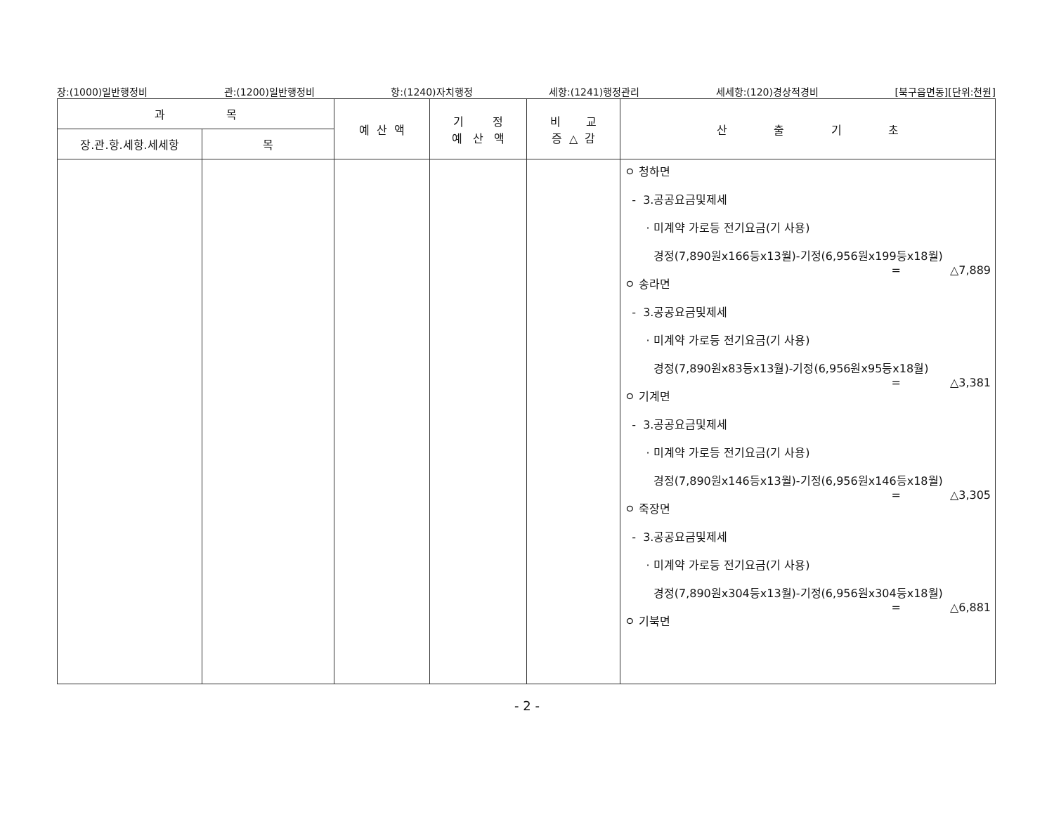장:(1000)일반행정비 관:(1200)일반행정비 항:(1240)자치행정 세항:(1241)행정관리 세세항:(120)경상적경비 [북구읍면동][단위:천원]
| 과 목 | | 예 산 액 | 기 정 예 산 액 | 비 교 증 △ 감 | 산 출 기 초 |
| --- | --- | --- | --- | --- | --- |
| 장.관.항.세항.세세항 | 목 | | | | |
| | | | | | ㅇ 청하면 - 3.공공요금및제세 · 미계약 가로등 전기요금(기 사용) 경정(7,890원x166등x13월)-기정(6,956원x199등x18월) = △7,889 ㅇ 송라면 - 3.공공요금및제세 · 미계약 가로등 전기요금(기 사용) 경정(7,890원x83등x13월)-기정(6,956원x95등x18월) = △3,381 ㅇ 기계면 - 3.공공요금및제세 · 미계약 가로등 전기요금(기 사용) 경정(7,890원x146등x13월)-기정(6,956원x146등x18월) = △3,305 ㅇ 죽장면 - 3.공공요금및제세 · 미계약 가로등 전기요금(기 사용) 경정(7,890원x304등x13월)-기정(6,956원x304등x18월) = △6,881 ㅇ 기북면 |
- 2 -